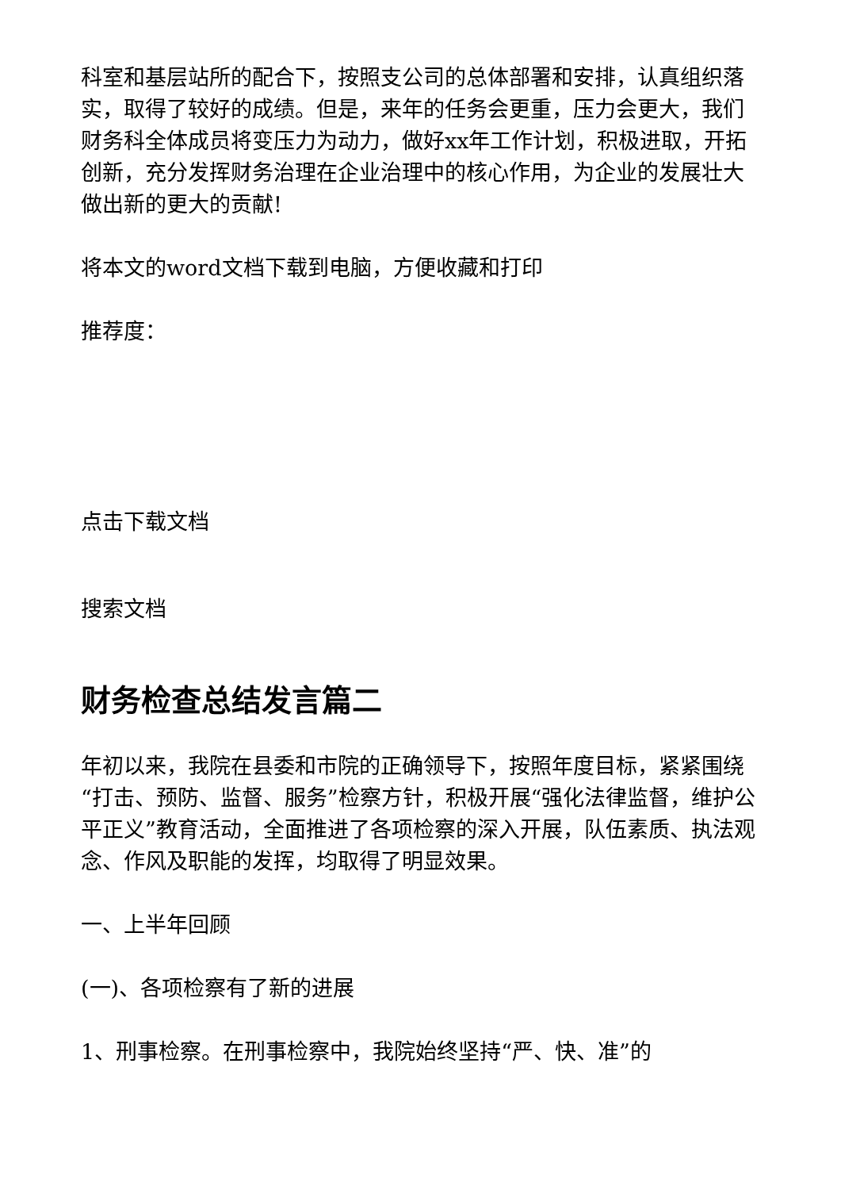科室和基层站所的配合下，按照支公司的总体部署和安排，认真组织落实，取得了较好的成绩。但是，来年的任务会更重，压力会更大，我们财务科全体成员将变压力为动力，做好xx年工作计划，积极进取，开拓创新，充分发挥财务治理在企业治理中的核心作用，为企业的发展壮大做出新的更大的贡献!
将本文的word文档下载到电脑，方便收藏和打印
推荐度：
点击下载文档
搜索文档
财务检查总结发言篇二
年初以来，我院在县委和市院的正确领导下，按照年度目标，紧紧围绕“打击、预防、监督、服务”检察方针，积极开展“强化法律监督，维护公平正义”教育活动，全面推进了各项检察的深入开展，队伍素质、执法观念、作风及职能的发挥，均取得了明显效果。
一、上半年回顾
(一)、各项检察有了新的进展
1、刑事检察。在刑事检察中，我院始终坚持“严、快、准”的